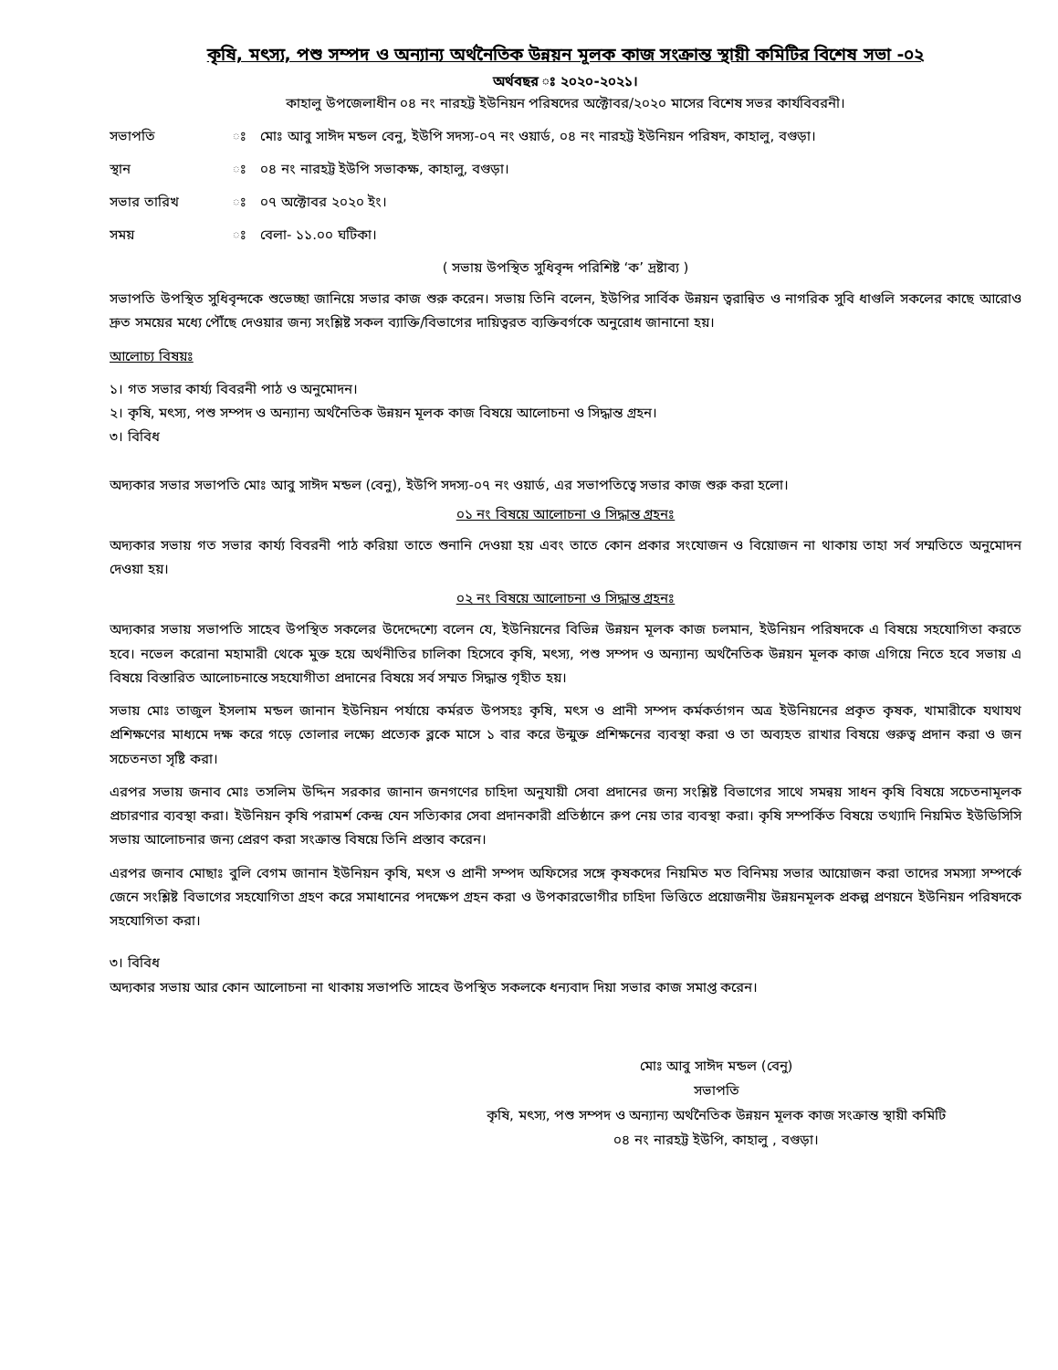কৃষি, মৎস্য, পশু সম্পদ ও অন্যান্য অর্থনৈতিক উন্নয়ন মূলক কাজ সংক্রান্ত স্থায়ী কমিটির বিশেষ সভা -০২
অর্থবছর ঃ ২০২০-২০২১।
কাহালু উপজেলাধীন ০৪ নং নারহট্ট ইউনিয়ন পরিষদের অক্টোবর/২০২০ মাসের বিশেষ সভর কার্যবিবরনী।
সভাপতি ঃ মোঃ আবু সাঈদ মন্ডল বেনু, ইউপি সদস্য-০৭ নং ওয়ার্ড, ০৪ নং নারহট্ট ইউনিয়ন পরিষদ, কাহালু, বগুড়া।
স্থান ঃ ০৪ নং নারহট্ট ইউপি সভাকক্ষ, কাহালু, বগুড়া।
সভার তারিখ ঃ ০৭ অক্টোবর ২০২০ ইং।
সময় ঃ বেলা- ১১.০০ ঘটিকা।
( সভায় উপস্থিত সুধিবৃন্দ পরিশিষ্ট ‘ক’ দ্রষ্টাব্য )
সভাপতি উপস্থিত সুধিবৃন্দকে শুভেচ্ছা জানিয়ে সভার কাজ শুরু করেন। সভায় তিনি বলেন, ইউপির সার্বিক উন্নয়ন ত্বরান্বিত ও নাগরিক সুবি ধাগুলি সকলের কাছে আরোও দ্রুত সময়ের মধ্যে পৌঁছে দেওয়ার জন্য সংশ্লিষ্ট সকল ব্যাক্তি/বিভাগের দায়িত্বরত ব্যক্তিবর্গকে অনুরোধ জানানো হয়।
আলোচ্য বিষয়ঃ
১। গত সভার কার্য্য বিবরনী পাঠ ও অনুমোদন।
২। কৃষি, মৎস্য, পশু সম্পদ ও অন্যান্য অর্থনৈতিক উন্নয়ন মূলক কাজ বিষয়ে আলোচনা ও সিদ্ধান্ত গ্রহন।
৩। বিবিধ
অদ্যকার সভার সভাপতি মোঃ আবু সাঈদ মন্ডল (বেনু), ইউপি সদস্য-০৭ নং ওয়ার্ড, এর সভাপতিত্বে সভার কাজ শুরু করা হলো।
০১ নং বিষয়ে আলোচনা ও সিদ্ধান্ত গ্রহনঃ
অদ্যকার সভায় গত সভার কার্য্য বিবরনী পাঠ করিয়া তাতে শুনানি দেওয়া হয় এবং তাতে কোন প্রকার সংযোজন ও বিয়োজন না থাকায় তাহা সর্ব সম্মতিতে অনুমোদন দেওয়া হয়।
০২ নং বিষয়ে আলোচনা ও সিদ্ধান্ত গ্রহনঃ
অদ্যকার সভায় সভাপতি সাহেব উপস্থিত সকলের উদেদ্দেশ্যে বলেন যে, ইউনিয়নের বিভিন্ন উন্নয়ন মূলক কাজ চলমান, ইউনিয়ন পরিষদকে এ বিষয়ে সহযোগিতা করতে হবে। নভেল করোনা মহামারী থেকে মুক্ত হয়ে অর্থনীতির চালিকা হিসেবে কৃষি, মৎস্য, পশু সম্পদ ও অন্যান্য অর্থনৈতিক উন্নয়ন মূলক কাজ এগিয়ে নিতে হবে সভায় এ বিষয়ে বিস্তারিত আলোচনান্তে সহযোগীতা প্রদানের বিষয়ে সর্ব সম্মত সিদ্ধান্ত গৃহীত হয়।
সভায় মোঃ তাজুল ইসলাম মন্ডল জানান ইউনিয়ন পর্যায়ে কর্মরত উপসহঃ কৃষি, মৎস ও প্রানী সম্পদ কর্মকর্তাগন অত্র ইউনিয়নের প্রকৃত কৃষক, খামারীকে যথাযথ প্রশিক্ষণের মাধ্যমে দক্ষ করে গড়ে তোলার লক্ষ্যে প্রত্যেক ব্লকে মাসে ১ বার করে উন্মুক্ত প্রশিক্ষনের ব্যবস্থা করা ও তা অব্যহত রাখার বিষয়ে গুরুত্ব প্রদান করা ও জন সচেতনতা সৃষ্টি করা।
এরপর সভায় জনাব মোঃ তসলিম উদ্দিন সরকার জানান জনগণের চাহিদা অনুযায়ী সেবা প্রদানের জন্য সংশ্লিষ্ট বিভাগের সাথে সমন্বয় সাধন কৃষি বিষয়ে সচেতনামূলক প্রচারণার ব্যবস্থা করা। ইউনিয়ন কৃষি পরামর্শ কেন্দ্র যেন সত্যিকার সেবা প্রদানকারী প্রতিষ্ঠানে রুপ নেয় তার ব্যবস্থা করা। কৃষি সম্পর্কিত বিষয়ে তথ্যাদি নিয়মিত ইউডিসিসি সভায় আলোচনার জন্য প্রেরণ করা সংক্রান্ত বিষয়ে তিনি প্রস্তাব করেন।
এরপর জনাব মোছাঃ বুলি বেগম জানান ইউনিয়ন কৃষি, মৎস ও প্রানী সম্পদ অফিসের সঙ্গে কৃষকদের নিয়মিত মত বিনিময় সভার আয়োজন করা তাদের সমস্যা সম্পর্কে জেনে সংশ্লিষ্ট বিভাগের সহযোগিতা গ্রহণ করে সমাধানের পদক্ষেপ গ্রহন করা ও উপকারভোগীর চাহিদা ভিত্তিতে প্রয়োজনীয় উন্নয়নমূলক প্রকল্প প্রণয়নে ইউনিয়ন পরিষদকে সহযোগিতা করা।
৩। বিবিধ
অদ্যকার সভায় আর কোন আলোচনা না থাকায় সভাপতি সাহেব উপস্থিত সকলকে ধন্যবাদ দিয়া সভার কাজ সমাপ্ত করেন।
মোঃ আবু সাঈদ মন্ডল (বেনু)
সভাপতি
কৃষি, মৎস্য, পশু সম্পদ ও অন্যান্য অর্থনৈতিক উন্নয়ন মূলক কাজ সংক্রান্ত স্থায়ী কমিটি
০৪ নং নারহট্ট ইউপি, কাহালু , বগুড়া।